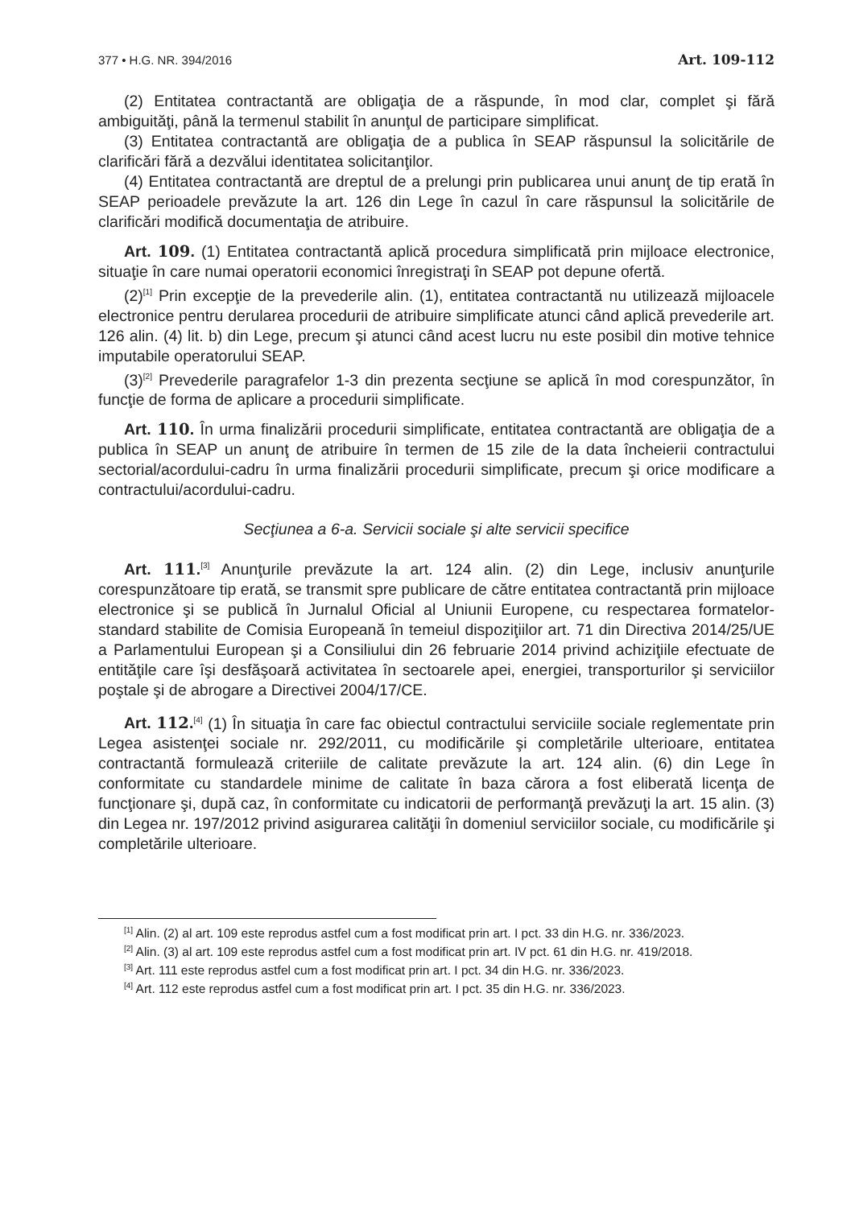377 • H.G. NR. 394/2016 Art. 109-112
(2) Entitatea contractantă are obligaţia de a răspunde, în mod clar, complet şi fără ambiguităţi, până la termenul stabilit în anunţul de participare simplificat.
(3) Entitatea contractantă are obligaţia de a publica în SEAP răspunsul la solicitările de clarificări fără a dezvălui identitatea solicitanţilor.
(4) Entitatea contractantă are dreptul de a prelungi prin publicarea unui anunţ de tip erată în SEAP perioadele prevăzute la art. 126 din Lege în cazul în care răspunsul la solicitările de clarificări modifică documentaţia de atribuire.
Art. 109. (1) Entitatea contractantă aplică procedura simplificată prin mijloace electronice, situaţie în care numai operatorii economici înregistraţi în SEAP pot depune ofertă.
(2)<sup>[1]</sup> Prin excepţie de la prevederile alin. (1), entitatea contractantă nu utilizează mijloacele electronice pentru derularea procedurii de atribuire simplificate atunci când aplică prevederile art. 126 alin. (4) lit. b) din Lege, precum şi atunci când acest lucru nu este posibil din motive tehnice imputabile operatorului SEAP.
(3)<sup>[2]</sup> Prevederile paragrafelor 1-3 din prezenta secţiune se aplică în mod corespunzător, în funcţie de forma de aplicare a procedurii simplificate.
Art. 110. În urma finalizării procedurii simplificate, entitatea contractantă are obligaţia de a publica în SEAP un anunţ de atribuire în termen de 15 zile de la data încheierii contractului sectorial/acordului-cadru în urma finalizării procedurii simplificate, precum şi orice modificare a contractului/acordului-cadru.
Secţiunea a 6-a. Servicii sociale şi alte servicii specifice
Art. 111.<sup>[3]</sup> Anunţurile prevăzute la art. 124 alin. (2) din Lege, inclusiv anunţurile corespunzătoare tip erată, se transmit spre publicare de către entitatea contractantă prin mijloace electronice şi se publică în Jurnalul Oficial al Uniunii Europene, cu respectarea formatelor-standard stabilite de Comisia Europeană în temeiul dispoziţiilor art. 71 din Directiva 2014/25/UE a Parlamentului European şi a Consiliului din 26 februarie 2014 privind achiziţiile efectuate de entităţile care îşi desfăşoară activitatea în sectoarele apei, energiei, transporturilor şi serviciilor poştale şi de abrogare a Directivei 2004/17/CE.
Art. 112.<sup>[4]</sup> (1) În situaţia în care fac obiectul contractului serviciile sociale reglementate prin Legea asistenţei sociale nr. 292/2011, cu modificările şi completările ulterioare, entitatea contractantă formulează criteriile de calitate prevăzute la art. 124 alin. (6) din Lege în conformitate cu standardele minime de calitate în baza cărora a fost eliberată licenţa de funcţionare şi, după caz, în conformitate cu indicatorii de performanţă prevăzuţi la art. 15 alin. (3) din Legea nr. 197/2012 privind asigurarea calităţii în domeniul serviciilor sociale, cu modificările şi completările ulterioare.
<sup>[1]</sup> Alin. (2) al art. 109 este reprodus astfel cum a fost modificat prin art. I pct. 33 din H.G. nr. 336/2023.
<sup>[2]</sup> Alin. (3) al art. 109 este reprodus astfel cum a fost modificat prin art. IV pct. 61 din H.G. nr. 419/2018.
<sup>[3]</sup> Art. 111 este reprodus astfel cum a fost modificat prin art. I pct. 34 din H.G. nr. 336/2023.
<sup>[4]</sup> Art. 112 este reprodus astfel cum a fost modificat prin art. I pct. 35 din H.G. nr. 336/2023.